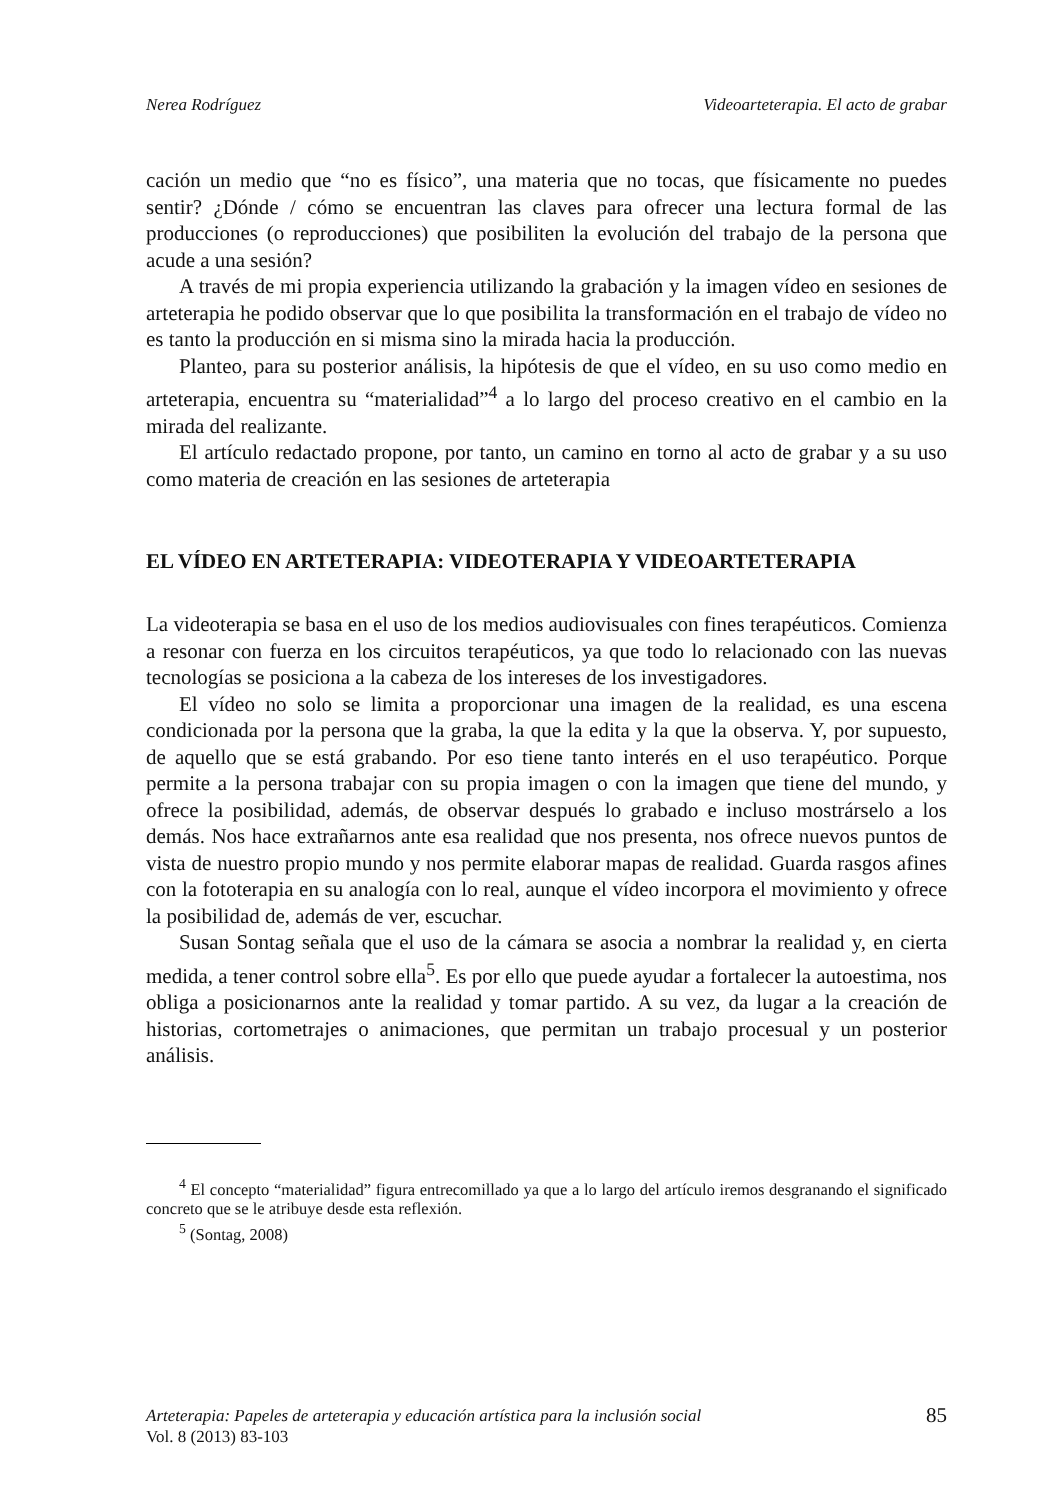Nerea Rodríguez Videoarteterapia. El acto de grabar
cación un medio que “no es físico”, una materia que no tocas, que físicamente no puedes sentir? ¿Dónde / cómo se encuentran las claves para ofrecer una lectura formal de las producciones (o reproducciones) que posibiliten la evolución del trabajo de la persona que acude a una sesión?
A través de mi propia experiencia utilizando la grabación y la imagen vídeo en sesiones de arteterapia he podido observar que lo que posibilita la transformación en el trabajo de vídeo no es tanto la producción en si misma sino la mirada hacia la producción.
Planteo, para su posterior análisis, la hipótesis de que el vídeo, en su uso como medio en arteterapia, encuentra su “materialidad”<sup>4</sup> a lo largo del proceso creativo en el cambio en la mirada del realizante.
El artículo redactado propone, por tanto, un camino en torno al acto de grabar y a su uso como materia de creación en las sesiones de arteterapia
EL VÍDEO EN ARTETERAPIA: VIDEOTERAPIA Y VIDEOARTETERAPIA
La videoterapia se basa en el uso de los medios audiovisuales con fines terapéuticos. Comienza a resonar con fuerza en los circuitos terapéuticos, ya que todo lo relacionado con las nuevas tecnologías se posiciona a la cabeza de los intereses de los investigadores.
El vídeo no solo se limita a proporcionar una imagen de la realidad, es una escena condicionada por la persona que la graba, la que la edita y la que la observa. Y, por supuesto, de aquello que se está grabando. Por eso tiene tanto interés en el uso terapéutico. Porque permite a la persona trabajar con su propia imagen o con la imagen que tiene del mundo, y ofrece la posibilidad, además, de observar después lo grabado e incluso mostrárselo a los demás. Nos hace extrañarnos ante esa realidad que nos presenta, nos ofrece nuevos puntos de vista de nuestro propio mundo y nos permite elaborar mapas de realidad. Guarda rasgos afines con la fototerapia en su analogía con lo real, aunque el vídeo incorpora el movimiento y ofrece la posibilidad de, además de ver, escuchar.
Susan Sontag señala que el uso de la cámara se asocia a nombrar la realidad y, en cierta medida, a tener control sobre ella<sup>5</sup>. Es por ello que puede ayudar a fortalecer la autoestima, nos obliga a posicionarnos ante la realidad y tomar partido. A su vez, da lugar a la creación de historias, cortometrajes o animaciones, que permitan un trabajo procesual y un posterior análisis.
<sup>4</sup> El concepto “materialidad” figura entrecomillado ya que a lo largo del artículo iremos desgranando el significado concreto que se le atribuye desde esta reflexión.
<sup>5</sup> (Sontag, 2008)
Arteterapia: Papeles de arteterapia y educación artística para la inclusión social
Vol. 8 (2013) 83-103
85